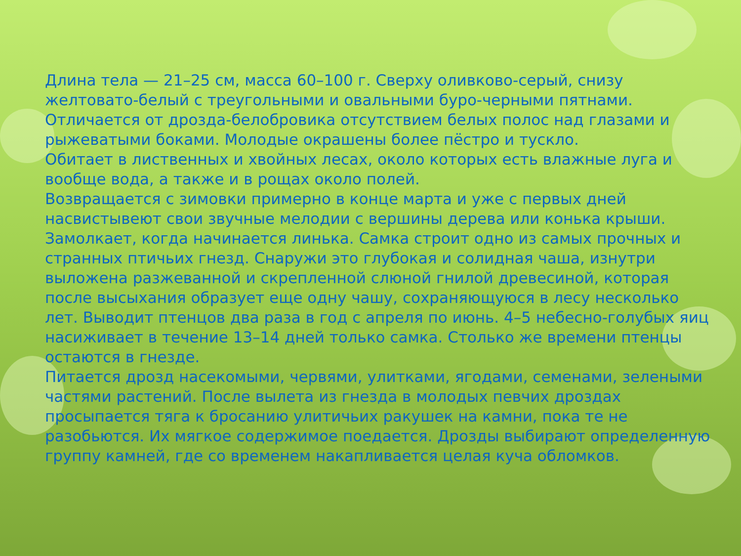Длина тела — 21–25 см, масса 60–100 г. Сверху оливково-серый, снизу желтовато-белый с треугольными и овальными буро-черными пятнами. Отличается от дрозда-белобровика отсутствием белых полос над глазами и рыжеватыми боками. Молодые окрашены более пёстро и тускло.
Обитает в лиственных и хвойных лесах, около которых есть влажные луга и вообще вода, а также и в рощах около полей.
Возвращается с зимовки примерно в конце марта и уже с первых дней насвистывеют свои звучные мелодии с вершины дерева или конька крыши. Замолкает, когда начинается линька. Самка строит одно из самых прочных и странных птичьих гнезд. Снаружи это глубокая и солидная чаша, изнутри выложена разжеванной и скрепленной слюной гнилой древесиной, которая после высыхания образует еще одну чашу, сохраняющуюся в лесу несколько лет. Выводит птенцов два раза в год с апреля по июнь. 4–5 небесно-голубых яиц насиживает в течение 13–14 дней только самка. Столько же времени птенцы остаются в гнезде.
Питается дрозд насекомыми, червями, улитками, ягодами, семенами, зелеными частями растений. После вылета из гнезда в молодых певчих дроздах просыпается тяга к бросанию улитичьих ракушек на камни, пока те не разобьются. Их мягкое содержимое поедается. Дрозды выбирают определенную группу камней, где со временем накапливается целая куча обломков.